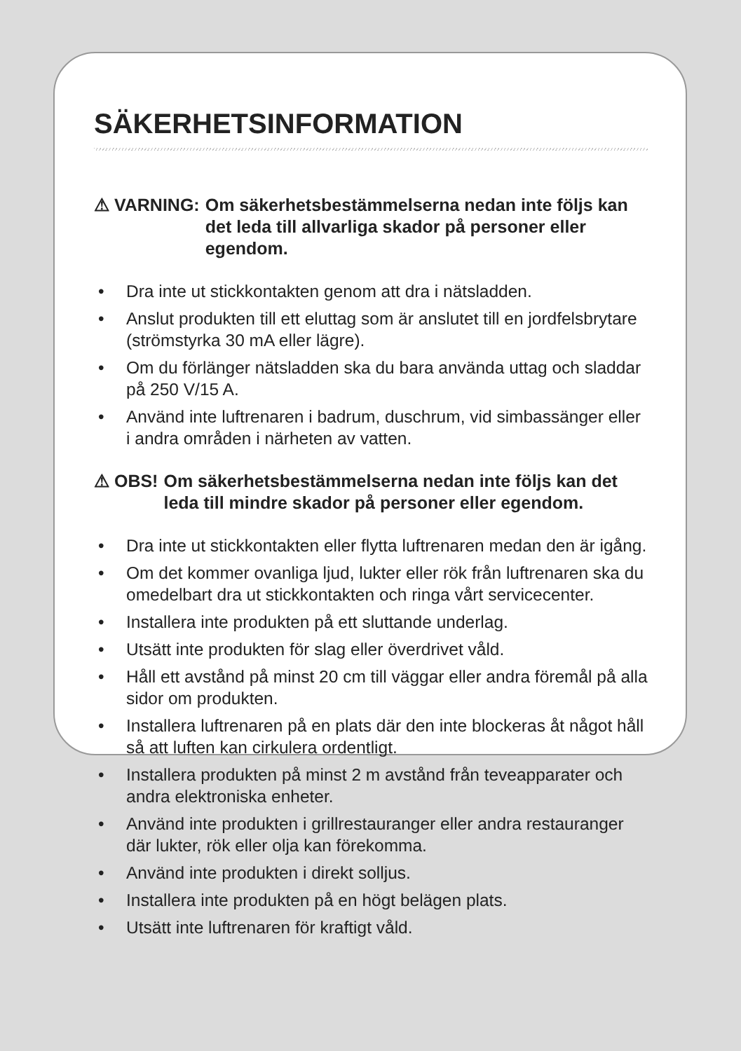SÄKERHETSINFORMATION
⚠ VARNING: Om säkerhetsbestämmelserna nedan inte följs kan det leda till allvarliga skador på personer eller egendom.
• Dra inte ut stickkontakten genom att dra i nätsladden.
• Anslut produkten till ett eluttag som är anslutet till en jordfelsbrytare (strömstyrka 30 mA eller lägre).
• Om du förlänger nätsladden ska du bara använda uttag och sladdar på 250 V/15 A.
• Använd inte luftrenaren i badrum, duschrum, vid simbassänger eller i andra områden i närheten av vatten.
⚠ OBS! Om säkerhetsbestämmelserna nedan inte följs kan det leda till mindre skador på personer eller egendom.
• Dra inte ut stickkontakten eller flytta luftrenaren medan den är igång.
• Om det kommer ovanliga ljud, lukter eller rök från luftrenaren ska du omedelbart dra ut stickkontakten och ringa vårt servicecenter.
• Installera inte produkten på ett sluttande underlag.
• Utsätt inte produkten för slag eller överdrivet våld.
• Håll ett avstånd på minst 20 cm till väggar eller andra föremål på alla sidor om produkten.
• Installera luftrenaren på en plats där den inte blockeras åt något håll så att luften kan cirkulera ordentligt.
• Installera produkten på minst 2 m avstånd från teveapparater och andra elektroniska enheter.
• Använd inte produkten i grillrestauranger eller andra restauranger där lukter, rök eller olja kan förekomma.
• Använd inte produkten i direkt solljus.
• Installera inte produkten på en högt belägen plats.
• Utsätt inte luftrenaren för kraftigt våld.